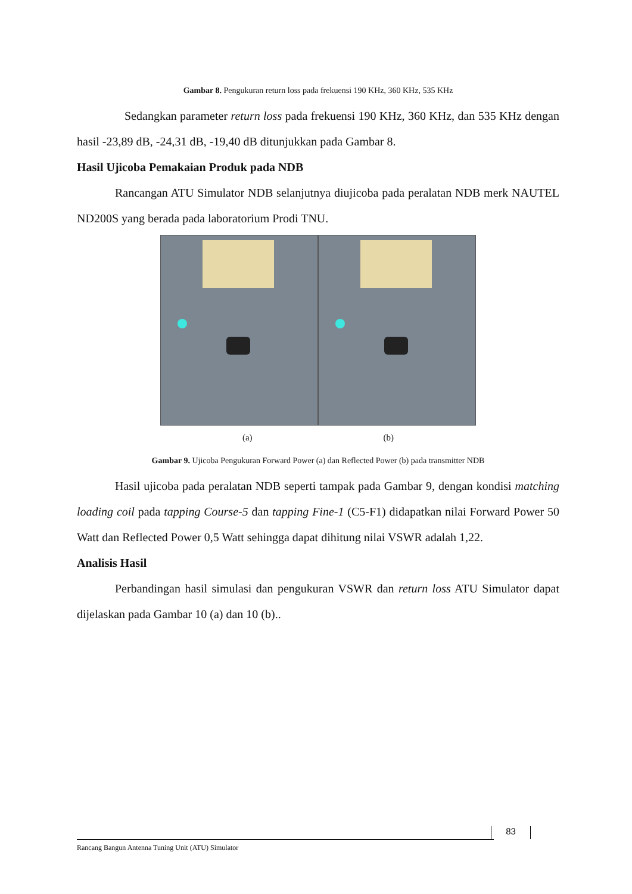Gambar 8. Pengukuran return loss pada frekuensi 190 KHz, 360 KHz, 535 KHz
Sedangkan parameter return loss pada frekuensi 190 KHz, 360 KHz, dan 535 KHz dengan hasil -23,89 dB, -24,31 dB, -19,40 dB ditunjukkan pada Gambar 8.
Hasil Ujicoba Pemakaian Produk pada NDB
Rancangan ATU Simulator NDB selanjutnya diujicoba pada peralatan NDB merk NAUTEL ND200S yang berada pada laboratorium Prodi TNU.
(a) (b)
Gambar 9. Ujicoba Pengukuran Forward Power (a) dan Reflected Power (b) pada transmitter NDB
Hasil ujicoba pada peralatan NDB seperti tampak pada Gambar 9, dengan kondisi matching loading coil pada tapping Course-5 dan tapping Fine-1 (C5-F1) didapatkan nilai Forward Power 50 Watt dan Reflected Power 0,5 Watt sehingga dapat dihitung nilai VSWR adalah 1,22.
Analisis Hasil
Perbandingan hasil simulasi dan pengukuran VSWR dan return loss ATU Simulator dapat dijelaskan pada Gambar 10 (a) dan 10 (b)..
83
Rancang Bangun Antenna Tuning Unit (ATU) Simulator